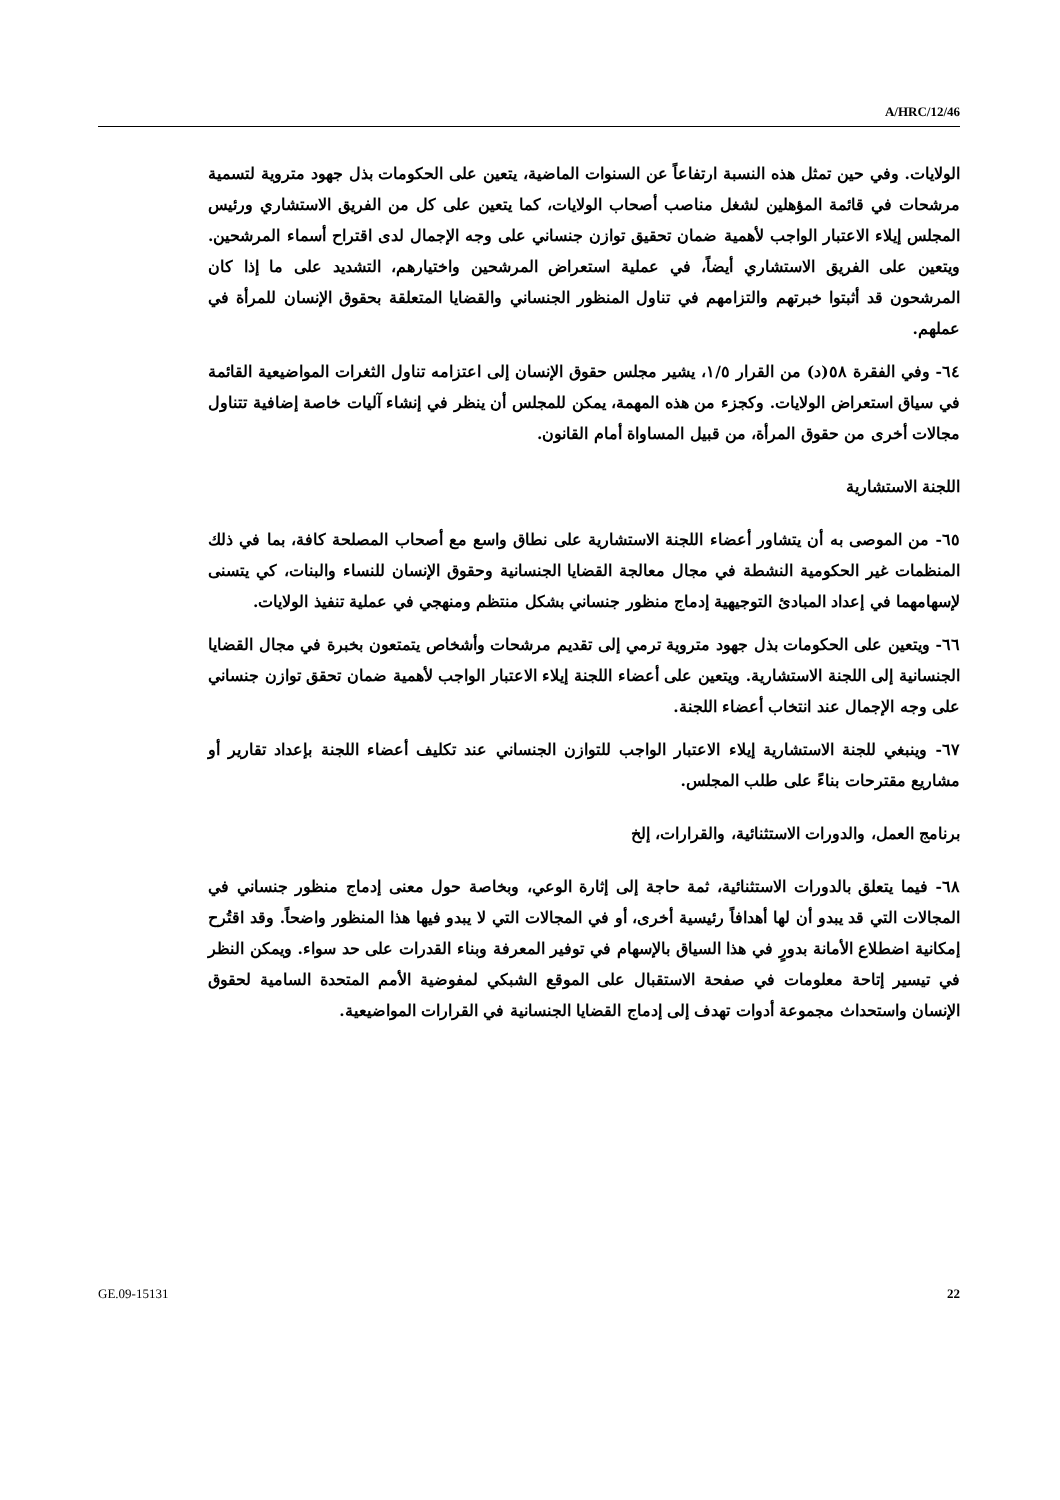A/HRC/12/46
الولايات. وفي حين تمثل هذه النسبة ارتفاعاً عن السنوات الماضية، يتعين على الحكومات بذل جهود متروية لتسمية مرشحات في قائمة المؤهلين لشغل مناصب أصحاب الولايات، كما يتعين على كل من الفريق الاستشاري ورئيس المجلس إيلاء الاعتبار الواجب لأهمية ضمان تحقيق توازن جنساني على وجه الإجمال لدى اقتراح أسماء المرشحين. ويتعين على الفريق الاستشاري أيضاً، في عملية استعراض المرشحين واختيارهم، التشديد على ما إذا كان المرشحون قد أثبتوا خبرتهم والتزامهم في تناول المنظور الجنساني والقضايا المتعلقة بحقوق الإنسان للمرأة في عملهم.
٦٤- وفي الفقرة ٥٨(د) من القرار ١/٥، يشير مجلس حقوق الإنسان إلى اعتزامه تناول الثغرات المواضيعية القائمة في سياق استعراض الولايات. وكجزء من هذه المهمة، يمكن للمجلس أن ينظر في إنشاء آليات خاصة إضافية تتناول مجالات أخرى من حقوق المرأة، من قبيل المساواة أمام القانون.
اللجنة الاستشارية
٦٥- من الموصى به أن يتشاور أعضاء اللجنة الاستشارية على نطاق واسع مع أصحاب المصلحة كافة، بما في ذلك المنظمات غير الحكومية النشطة في مجال معالجة القضايا الجنسانية وحقوق الإنسان للنساء والبنات، كي يتسنى لإسهامهما في إعداد المبادئ التوجيهية إدماج منظور جنساني بشكل منتظم ومنهجي في عملية تنفيذ الولايات.
٦٦- ويتعين على الحكومات بذل جهود متروية ترمي إلى تقديم مرشحات وأشخاص يتمتعون بخبرة في مجال القضايا الجنسانية إلى اللجنة الاستشارية. ويتعين على أعضاء اللجنة إيلاء الاعتبار الواجب لأهمية ضمان تحقق توازن جنساني على وجه الإجمال عند انتخاب أعضاء اللجنة.
٦٧- وينبغي للجنة الاستشارية إيلاء الاعتبار الواجب للتوازن الجنساني عند تكليف أعضاء اللجنة بإعداد تقارير أو مشاريع مقترحات بناءً على طلب المجلس.
برنامج العمل، والدورات الاستثنائية، والقرارات، إلخ
٦٨- فيما يتعلق بالدورات الاستثنائية، ثمة حاجة إلى إثارة الوعي، وبخاصة حول معنى إدماج منظور جنساني في المجالات التي قد يبدو أن لها أهدافاً رئيسية أخرى، أو في المجالات التي لا يبدو فيها هذا المنظور واضحاً. وقد اقتُرح إمكانية اضطلاع الأمانة بدورٍ في هذا السياق بالإسهام في توفير المعرفة وبناء القدرات على حد سواء. ويمكن النظر في تيسير إتاحة معلومات في صفحة الاستقبال على الموقع الشبكي لمفوضية الأمم المتحدة السامية لحقوق الإنسان واستحداث مجموعة أدوات تهدف إلى إدماج القضايا الجنسانية في القرارات المواضيعية.
GE.09-15131 22